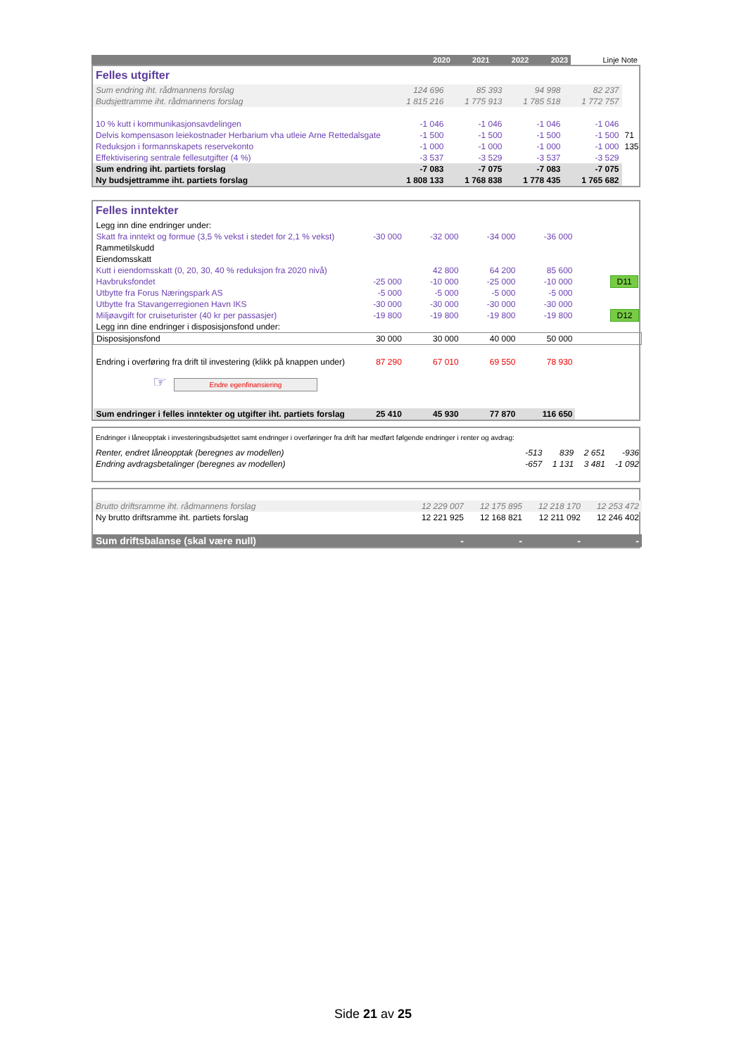| | 2020 | 2021 | 2022 | 2023 | Linje Note |
| --- | --- | --- | --- | --- | --- |
Felles utgifter
| Sum endring iht. rådmannens forslag | 124 696 | 85 393 | 94 998 | 82 237 | |
| Budsjettramme iht. rådmannens forslag | 1 815 216 | 1 775 913 | 1 785 518 | 1 772 757 | |
| 10 % kutt i kommunikasjonsavdelingen | -1 046 | -1 046 | -1 046 | -1 046 | |
| Delvis kompensason leiekostnader Herbarium vha utleie Arne Rettedalsgate | -1 500 | -1 500 | -1 500 | -1 500 | 71 |
| Reduksjon i formannskapets reservekonto | -1 000 | -1 000 | -1 000 | -1 000 | 135 |
| Effektivisering sentrale fellesutgifter (4 %) | -3 537 | -3 529 | -3 537 | -3 529 | |
| Sum endring iht. partiets forslag | -7 083 | -7 075 | -7 083 | -7 075 | |
| Ny budsjettramme iht. partiets forslag | 1 808 133 | 1 768 838 | 1 778 435 | 1 765 682 | |
Felles inntekter
| Legg inn dine endringer under: | | | | | |
| Skatt fra inntekt og formue (3,5 % vekst i stedet for 2,1 % vekst) | -30 000 | -32 000 | -34 000 | -36 000 | |
| Rammetilskudd | | | | | |
| Eiendomsskatt | | | | | |
| Kutt i eiendomsskatt (0, 20, 30, 40 % reduksjon fra 2020 nivå) | | 42 800 | 64 200 | 85 600 | |
| Havbruksfondet | -25 000 | -10 000 | -25 000 | -10 000 | D11 |
| Utbytte fra Forus Næringspark AS | -5 000 | -5 000 | -5 000 | -5 000 | |
| Utbytte fra Stavangerregionen Havn IKS | -30 000 | -30 000 | -30 000 | -30 000 | |
| Miljøavgift for cruiseturister (40 kr per passasjer) | -19 800 | -19 800 | -19 800 | -19 800 | D12 |
| Legg inn dine endringer i disposisjonsfond under: | | | | | |
| Disposisjonsfond | 30 000 | 30 000 | 40 000 | 50 000 | |
| Endring i overføring fra drift til investering (klikk på knappen under) | 87 290 | 67 010 | 69 550 | 78 930 | |
| ☞ Endre egenfinansiering | | | | | |
| Sum endringer i felles inntekter og utgifter iht. partiets forslag | 25 410 | 45 930 | 77 870 | 116 650 | |
| Endringer i låneopptak i investeringsbudsjettet samt endringer i overføringer fra drift har medført følgende endringer i renter og avdrag: | | | | |
| Renter, endret låneopptak (beregnes av modellen) | -513 | 839 | 2 651 | -936 |
| Endring avdragsbetalinger (beregnes av modellen) | -657 | 1 131 | 3 481 | -1 092 |
| Brutto driftsramme iht. rådmannens forslag | 12 229 007 | 12 175 895 | 12 218 170 | 12 253 472 |
| Ny brutto driftsramme iht. partiets forslag | 12 221 925 | 12 168 821 | 12 211 092 | 12 246 402 |
| Sum driftsbalanse (skal være null) | - | - | - | - |
Side 21 av 25